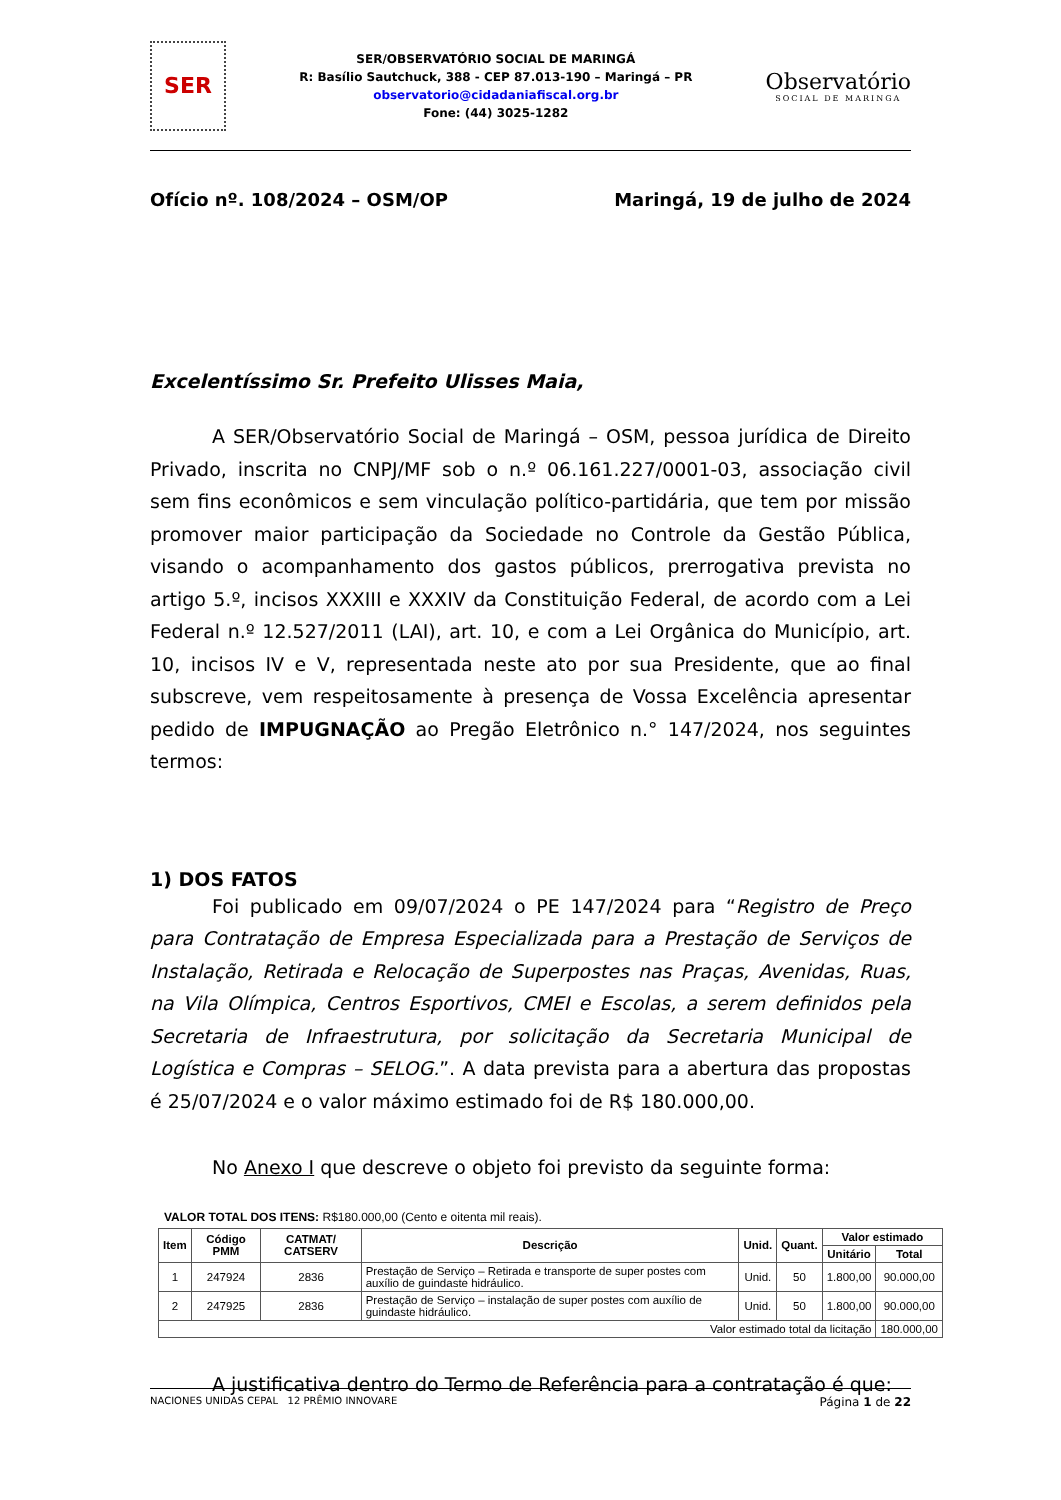SER
SER/OBSERVATÓRIO SOCIAL DE MARINGÁ
R: Basílio Sautchuck, 388 - CEP 87.013-190 – Maringá – PR
observatorio@cidadaniafiscal.org.br
Fone: (44) 3025-1282
Observatório
SOCIAL DE MARINGA
Ofício nº. 108/2024 – OSM/OP Maringá, 19 de julho de 2024
Excelentíssimo Sr. Prefeito Ulisses Maia,
A SER/Observatório Social de Maringá – OSM, pessoa jurídica de Direito Privado, inscrita no CNPJ/MF sob o n.º 06.161.227/0001-03, associação civil sem fins econômicos e sem vinculação político-partidária, que tem por missão promover maior participação da Sociedade no Controle da Gestão Pública, visando o acompanhamento dos gastos públicos, prerrogativa prevista no artigo 5.º, incisos XXXIII e XXXIV da Constituição Federal, de acordo com a Lei Federal n.º 12.527/2011 (LAI), art. 10, e com a Lei Orgânica do Município, art. 10, incisos IV e V, representada neste ato por sua Presidente, que ao final subscreve, vem respeitosamente à presença de Vossa Excelência apresentar pedido de IMPUGNAÇÃO ao Pregão Eletrônico n.° 147/2024, nos seguintes termos:
1) DOS FATOS
Foi publicado em 09/07/2024 o PE 147/2024 para “Registro de Preço para Contratação de Empresa Especializada para a Prestação de Serviços de Instalação, Retirada e Relocação de Superpostes nas Praças, Avenidas, Ruas, na Vila Olímpica, Centros Esportivos, CMEI e Escolas, a serem definidos pela Secretaria de Infraestrutura, por solicitação da Secretaria Municipal de Logística e Compras – SELOG.”. A data prevista para a abertura das propostas é 25/07/2024 e o valor máximo estimado foi de R$ 180.000,00.
No Anexo I que descreve o objeto foi previsto da seguinte forma:
VALOR TOTAL DOS ITENS: R$180.000,00 (Cento e oitenta mil reais).
| Item | Código PMM | CATMAT/ CATSERV | Descrição | Unid. | Quant. | Valor estimado | |
| --- | --- | --- | --- | --- | --- | --- | --- |
| | | | | | | Unitário | Total |
| 1 | 247924 | 2836 | Prestação de Serviço – Retirada e transporte de super postes com auxílio de guindaste hidráulico. | Unid. | 50 | 1.800,00 | 90.000,00 |
| 2 | 247925 | 2836 | Prestação de Serviço – instalação de super postes com auxílio de guindaste hidráulico. | Unid. | 50 | 1.800,00 | 90.000,00 |
| Valor estimado total da licitação | | | | | | | 180.000,00 |
A justificativa dentro do Termo de Referência para a contratação é que:
NACIONES UNIDAS CEPAL 12 PRÊMIO INNOVARE Página 1 de 22